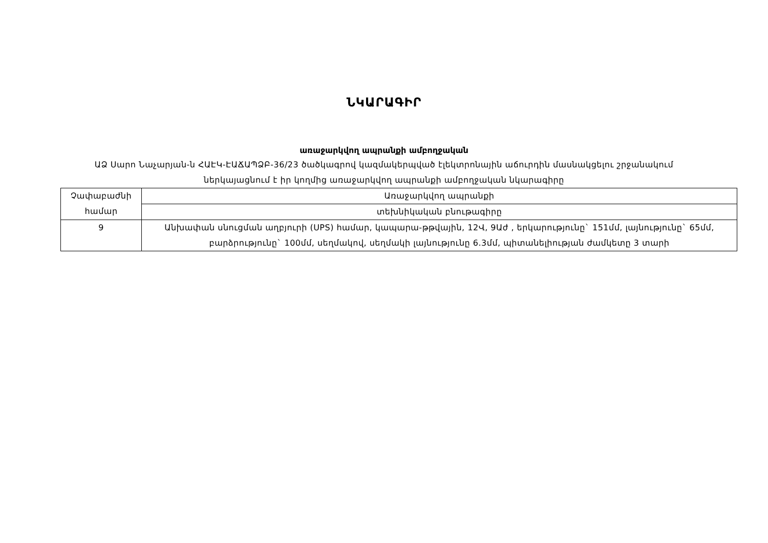ՆԿԱՐԱԳԻՐ
առաջարկվող ապրանքի ամբողջական
ԱՁ Սարո Նաչարյան-ն ՀԱԷԿ-ԷԱՃԱՊՁԲ-36/23 ծածկագրով կազմակերպված էլեկտրոնային աճուրդին մասնակցելու շրջանակում ներկայացնում է իր կողմից առաջարկվող ապրանքի ամբողջական նկարագիրը
| Չափաբաժնի համար | Առաջարկվող ապրանքի |
| --- | --- |
| | տեխնիկական բնութագիրը |
| 9 | Անխափան սնուցման աղբյուրի (UPS) համար, կապարա-թթվային, 12Վ, 9Աժ , երկարությունը` 151մմ, լայնությունը` 65մմ, բարձրությունը` 100մմ, սեղմակով, սեղմակի լայնությունը 6.3մմ, պիտանելիության ժամկետը 3 տարի |